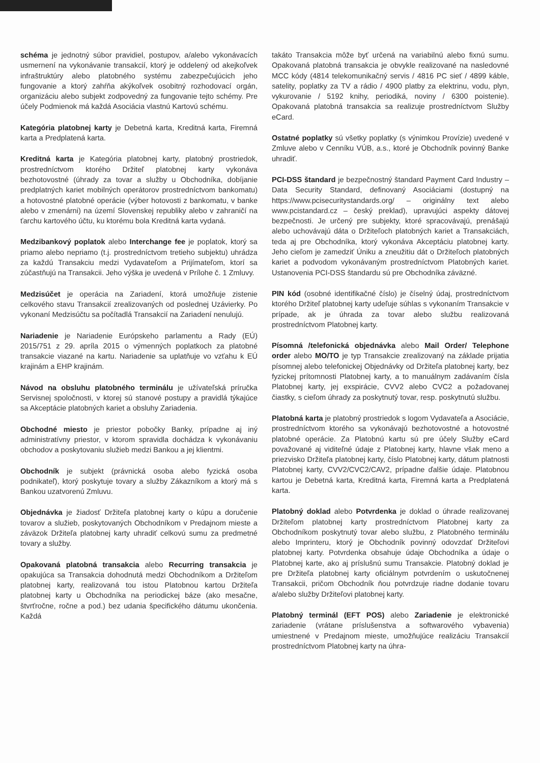schéma je jednotný súbor pravidiel, postupov, a/alebo vykonávacích usmernení na vykonávanie transakcií, ktorý je oddelený od akejkoľvek infraštruktúry alebo platobného systému zabezpečujúcich jeho fungovanie a ktorý zahŕňa akýkoľvek osobitný rozhodovací orgán, organizáciu alebo subjekt zodpovedný za fungovanie tejto schémy. Pre účely Podmienok má každá Asociácia vlastnú Kartovú schému.
Kategória platobnej karty je Debetná karta, Kreditná karta, Firemná karta a Predplatená karta.
Kreditná karta je Kategória platobnej karty, platobný prostriedok, prostredníctvom ktorého Držiteľ platobnej karty vykonáva bezhotovostné (úhrady za tovar a služby u Obchodníka, dobíjanie predplatných kariet mobilných operátorov prostredníctvom bankomatu) a hotovostné platobné operácie (výber hotovosti z bankomatu, v banke alebo v zmenárni) na území Slovenskej republiky alebo v zahraničí na ťarchu kartového účtu, ku ktorému bola Kreditná karta vydaná.
Medzibankový poplatok alebo Interchange fee je poplatok, ktorý sa priamo alebo nepriamo (t.j. prostredníctvom tretieho subjektu) uhrádza za každú Transakciu medzi Vydavateľom a Prijímateľom, ktorí sa zúčastňujú na Transakcii. Jeho výška je uvedená v Prílohe č. 1 Zmluvy.
Medzisúčet je operácia na Zariadení, ktorá umožňuje zistenie celkového stavu Transakcií zrealizovaných od poslednej Uzávierky. Po vykonaní Medzisúčtu sa počítadlá Transakcií na Zariadení nenulujú.
Nariadenie je Nariadenie Európskeho parlamentu a Rady (EÚ) 2015/751 z 29. apríla 2015 o výmenných poplatkoch za platobné transakcie viazané na kartu. Nariadenie sa uplatňuje vo vzťahu k EÚ krajinám a EHP krajinám.
Návod na obsluhu platobného terminálu je užívateľská príručka Servisnej spoločnosti, v ktorej sú stanové postupy a pravidlá týkajúce sa Akceptácie platobných kariet a obsluhy Zariadenia.
Obchodné miesto je priestor pobočky Banky, prípadne aj iný administratívny priestor, v ktorom spravidla dochádza k vykonávaniu obchodov a poskytovaniu služieb medzi Bankou a jej klientmi.
Obchodník je subjekt (právnická osoba alebo fyzická osoba podnikateľ), ktorý poskytuje tovary a služby Zákazníkom a ktorý má s Bankou uzatvorenú Zmluvu.
Objednávka je žiadosť Držiteľa platobnej karty o kúpu a doručenie tovarov a služieb, poskytovaných Obchodníkom v Predajnom mieste a záväzok Držiteľa platobnej karty uhradiť celkovú sumu za predmetné tovary a služby.
Opakovaná platobná transakcia alebo Recurring transakcia je opakujúca sa Transakcia dohodnutá medzi Obchodníkom a Držiteľom platobnej karty, realizovaná tou istou Platobnou kartou Držiteľa platobnej karty u Obchodníka na periodickej báze (ako mesačne, štvrťročne, ročne a pod.) bez udania špecifického dátumu ukončenia. Každá
takáto Transakcia môže byť určená na variabilnú alebo fixnú sumu. Opakovaná platobná transakcia je obvykle realizované na nasledovné MCC kódy (4814 telekomunikačný servis / 4816 PC sieť / 4899 káble, satelity, poplatky za TV a rádio / 4900 platby za elektrinu, vodu, plyn, vykurovanie / 5192 knihy, periodiká, noviny / 6300 poistenie). Opakovaná platobná transakcia sa realizuje prostredníctvom Služby eCard.
Ostatné poplatky sú všetky poplatky (s výnimkou Provízie) uvedené v Zmluve alebo v Cenníku VÚB, a.s., ktoré je Obchodník povinný Banke uhradiť.
PCI-DSS štandard je bezpečnostný štandard Payment Card Industry – Data Security Standard, definovaný Asociáciami (dostupný na https://www.pcisecuritystandards.org/ – originálny text alebo www.pcistandard.cz – český preklad), upravujúci aspekty dátovej bezpečnosti. Je určený pre subjekty, ktoré spracovávajú, prenášajú alebo uchovávajú dáta o Držiteľoch platobných kariet a Transakciách, teda aj pre Obchodníka, ktorý vykonáva Akceptáciu platobnej karty. Jeho cieľom je zamedziť Úniku a zneužitiu dát o Držiteľoch platobných kariet a podvodom vykonávaným prostredníctvom Platobných kariet. Ustanovenia PCI-DSS štandardu sú pre Obchodníka záväzné.
PIN kód (osobné identifikačné číslo) je číselný údaj, prostredníctvom ktorého Držiteľ platobnej karty udeľuje súhlas s vykonaním Transakcie v prípade, ak je úhrada za tovar alebo službu realizovaná prostredníctvom Platobnej karty.
Písomná /telefonická objednávka alebo Mail Order/ Telephone order alebo MO/TO je typ Transakcie zrealizovaný na základe prijatia písomnej alebo telefonickej Objednávky od Držiteľa platobnej karty, bez fyzickej prítomnosti Platobnej karty, a to manuálnym zadávaním čísla Platobnej karty, jej exspirácie, CVV2 alebo CVC2 a požadovanej čiastky, s cieľom úhrady za poskytnutý tovar, resp. poskytnutú službu.
Platobná karta je platobný prostriedok s logom Vydavateľa a Asociácie, prostredníctvom ktorého sa vykonávajú bezhotovostné a hotovostné platobné operácie. Za Platobnú kartu sú pre účely Služby eCard považované aj viditeľné údaje z Platobnej karty, hlavne však meno a priezvisko Držiteľa platobnej karty, číslo Platobnej karty, dátum platnosti Platobnej karty, CVV2/CVC2/CAV2, prípadne ďalšie údaje. Platobnou kartou je Debetná karta, Kreditná karta, Firemná karta a Predplatená karta.
Platobný doklad alebo Potvrdenka je doklad o úhrade realizovanej Držiteľom platobnej karty prostredníctvom Platobnej karty za Obchodníkom poskytnutý tovar alebo službu, z Platobného terminálu alebo Imprinteru, ktorý je Obchodník povinný odovzdať Držiteľovi platobnej karty. Potvrdenka obsahuje údaje Obchodníka a údaje o Platobnej karte, ako aj príslušnú sumu Transakcie. Platobný doklad je pre Držiteľa platobnej karty oficiálnym potvrdením o uskutočnenej Transakcii, pričom Obchodník ňou potvrdzuje riadne dodanie tovaru a/alebo služby Držiteľovi platobnej karty.
Platobný terminál (EFT POS) alebo Zariadenie je elektronické zariadenie (vrátane príslušenstva a softwarového vybavenia) umiestnené v Predajnom mieste, umožňujúce realizáciu Transakcií prostredníctvom Platobnej karty na úhra-